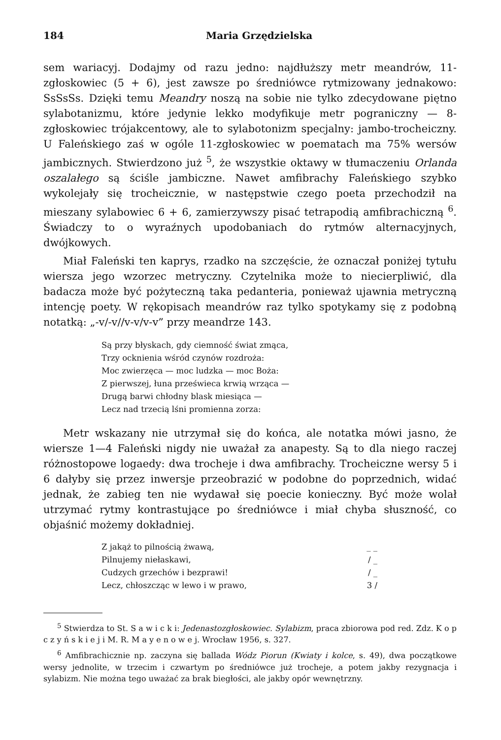184 Maria Grzędzielska
sem wariacyj. Dodajmy od razu jedno: najdłuższy metr meandrów, 11-zgłoskowiec (5 + 6), jest zawsze po średniówce rytmizowany jednakowo: SsSsSs. Dzięki temu Meandry noszą na sobie nie tylko zdecydowane piętno sylabotanizmu, które jedynie lekko modyfikuje metr pograniczny — 8-zgłoskowiec trójakcentowy, ale to sylabotonizm specjalny: jambo-trocheiczny. U Faleńskiego zaś w ogóle 11-zgłoskowiec w poematach ma 75% wersów jambicznych. Stwierdzono już <sup>5</sup>, że wszystkie oktawy w tłumaczeniu Orlanda oszalałego są ściśle jambiczne. Nawet amfibrachy Faleńskiego szybko wykolejały się trocheicznie, w następstwie czego poeta przechodził na mieszany sylabowiec 6 + 6, zamierzywszy pisać tetrapodią amfibrachiczną <sup>6</sup>. Świadczy to o wyraźnych upodobaniach do rytmów alternacyjnych, dwójkowych.
Miał Faleński ten kaprys, rzadko na szczęście, że oznaczał poniżej tytułu wiersza jego wzorzec metryczny. Czytelnika może to niecierpliwić, dla badacza może być pożyteczną taka pedanteria, ponieważ ujawnia metryczną intencję poety. W rękopisach meandrów raz tylko spotykamy się z podobną notatką: „-v/-v//v-v/v-v” przy meandrze 143.
Są przy błyskach, gdy ciemność świat zmąca,
Trzy ocknienia wśród czynów rozdroża:
Moc zwierzęca — moc ludzka — moc Boża:
Z pierwszej, łuna prześwieca krwią wrząca —
Drugą barwi chłodny blask miesiąca —
Lecz nad trzecią lśni promienna zorza:
Metr wskazany nie utrzymał się do końca, ale notatka mówi jasno, że wiersze 1—4 Faleński nigdy nie uważał za anapesty. Są to dla niego raczej różnostopowe logaedy: dwa trocheje i dwa amfibrachy. Trocheiczne wersy 5 i 6 dałyby się przez inwersje przeobrazić w podobne do poprzednich, widać jednak, że zabieg ten nie wydawał się poecie konieczny. Być może wolał utrzymać rytmy kontrastujące po średniówce i miał chyba słuszność, co objaśnić możemy dokładniej.
Z jakąż to pilnością żwawą, _ _
Pilnujemy niełaskawi, / _
Cudzych grzechów i bezprawi! / _
Lecz, chłoszcząc w lewo i w prawo, 3 /
<sup>5</sup> Stwierdza to St. S a w i c k i: Jedenastozgłoskowiec. Sylabizm, praca zbiorowa pod red. Zdz. K o p c z y ń s k i e j i M. R. M a y e n o w e j. Wrocław 1956, s. 327.
<sup>6</sup> Amfibrachicznie np. zaczyna się ballada Wódz Piorun (Kwiaty i kolce, s. 49), dwa początkowe wersy jednolite, w trzecim i czwartym po średniówce już trocheje, a potem jakby rezygnacja i sylabizm. Nie można tego uważać za brak biegłości, ale jakby opór wewnętrzny.